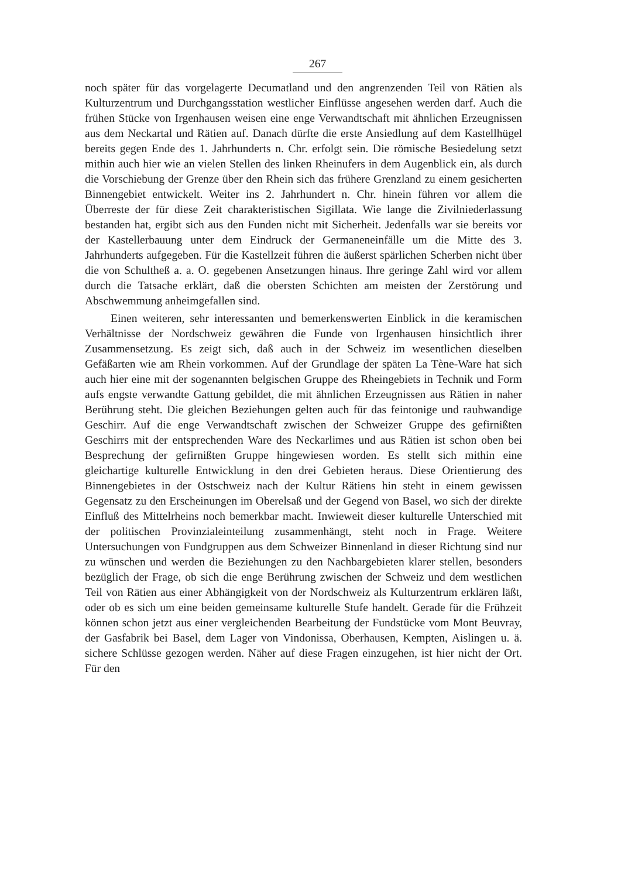267
noch später für das vorgelagerte Decumatland und den angrenzenden Teil von Rätien als Kulturzentrum und Durchgangsstation westlicher Einflüsse angesehen werden darf. Auch die frühen Stücke von Irgenhausen weisen eine enge Verwandtschaft mit ähnlichen Erzeugnissen aus dem Neckartal und Rätien auf. Danach dürfte die erste Ansiedlung auf dem Kastellhügel bereits gegen Ende des 1. Jahrhunderts n. Chr. erfolgt sein. Die römische Besiedelung setzt mithin auch hier wie an vielen Stellen des linken Rheinufers in dem Augenblick ein, als durch die Vorschiebung der Grenze über den Rhein sich das frühere Grenzland zu einem gesicherten Binnengebiet entwickelt. Weiter ins 2. Jahrhundert n. Chr. hinein führen vor allem die Überreste der für diese Zeit charakteristischen Sigillata. Wie lange die Zivilniederlassung bestanden hat, ergibt sich aus den Funden nicht mit Sicherheit. Jedenfalls war sie bereits vor der Kastellerbauung unter dem Eindruck der Germaneneinfälle um die Mitte des 3. Jahrhunderts aufgegeben. Für die Kastellzeit führen die äußerst spärlichen Scherben nicht über die von Schultheß a. a. O. gegebenen Ansetzungen hinaus. Ihre geringe Zahl wird vor allem durch die Tatsache erklärt, daß die obersten Schichten am meisten der Zerstörung und Abschwemmung anheimgefallen sind.
Einen weiteren, sehr interessanten und bemerkenswerten Einblick in die keramischen Verhältnisse der Nordschweiz gewähren die Funde von Irgenhausen hinsichtlich ihrer Zusammensetzung. Es zeigt sich, daß auch in der Schweiz im wesentlichen dieselben Gefäßarten wie am Rhein vorkommen. Auf der Grundlage der späten La Tène-Ware hat sich auch hier eine mit der sogenannten belgischen Gruppe des Rheingebiets in Technik und Form aufs engste verwandte Gattung gebildet, die mit ähnlichen Erzeugnissen aus Rätien in naher Berührung steht. Die gleichen Beziehungen gelten auch für das feintonige und rauhwandige Geschirr. Auf die enge Verwandtschaft zwischen der Schweizer Gruppe des gefirnißten Geschirrs mit der entsprechenden Ware des Neckarlimes und aus Rätien ist schon oben bei Besprechung der gefirnißten Gruppe hingewiesen worden. Es stellt sich mithin eine gleichartige kulturelle Entwicklung in den drei Gebieten heraus. Diese Orientierung des Binnengebietes in der Ostschweiz nach der Kultur Rätiens hin steht in einem gewissen Gegensatz zu den Erscheinungen im Oberelsaß und der Gegend von Basel, wo sich der direkte Einfluß des Mittelrheins noch bemerkbar macht. Inwieweit dieser kulturelle Unterschied mit der politischen Provinzialeinteilung zusammenhängt, steht noch in Frage. Weitere Untersuchungen von Fundgruppen aus dem Schweizer Binnenland in dieser Richtung sind nur zu wünschen und werden die Beziehungen zu den Nachbargebieten klarer stellen, besonders bezüglich der Frage, ob sich die enge Berührung zwischen der Schweiz und dem westlichen Teil von Rätien aus einer Abhängigkeit von der Nordschweiz als Kulturzentrum erklären läßt, oder ob es sich um eine beiden gemeinsame kulturelle Stufe handelt. Gerade für die Frühzeit können schon jetzt aus einer vergleichenden Bearbeitung der Fundstücke vom Mont Beuvray, der Gasfabrik bei Basel, dem Lager von Vindonissa, Oberhausen, Kempten, Aislingen u. ä. sichere Schlüsse gezogen werden. Näher auf diese Fragen einzugehen, ist hier nicht der Ort. Für den